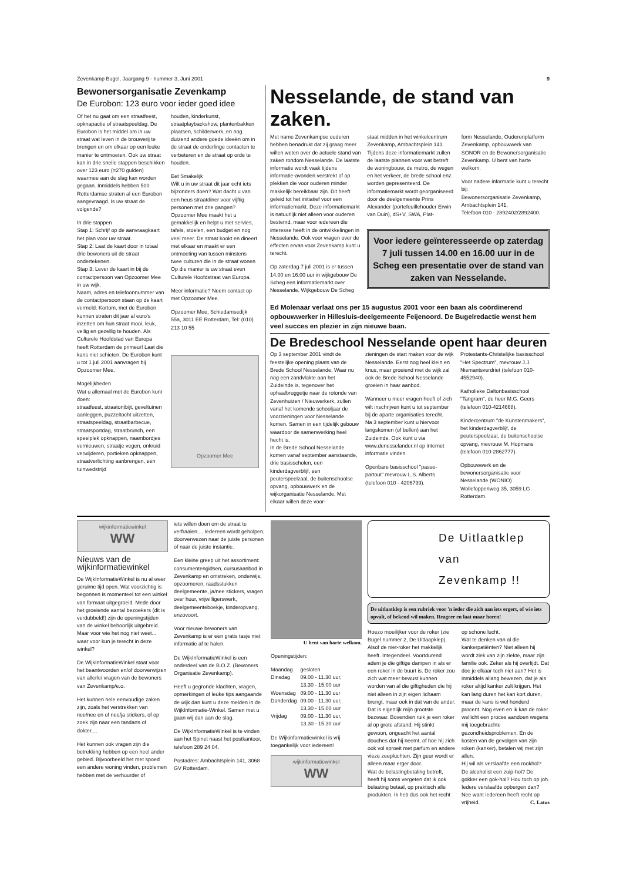Zevenkamp Bugel, Jaargang 9 - nummer 3, Juni 2001 9
Bewonersorganisatie Zevenkamp
De Eurobon: 123 euro voor ieder goed idee
Of het nu gaat om een straatfeest, opknapactie of straatspeeldag. De Eurobon is het middel om in uw straat wat leven in de brouwerij te brengen en om elkaar op een leuke manier te ontmoeten. Ook uw straat kan in drie snelle stappen beschikken over 123 euro (=270 gulden) waarmee aan de slag kan worden gegaan. Inmiddels hebben 500 Rotterdamse straten al een Eurobon aangevraagd. Is uw straat de volgende?
In drie stappen
Stap 1: Schrijf op de aanvraagkaart het plan voor uw straat.
Stap 2: Laat de kaart door in totaal drie bewoners uit de straat ondertekenen.
Stap 3: Lever de kaart in bij de contactpersoon van Opzoomer Mee in uw wijk.
Naam, adres en telefoonnummer van de contactpersoon staan op de kaart vermeld. Kortom, met de Eurobon kunnen straten dit jaar al euro's inzetten om hun straat mooi, leuk, veilig en gezellig te houden. Als Culturele Hoofdstad van Europa heeft Rotterdam de primeur! Laat die kans niet schieten. De Eurobon kunt u tot 1 juli 2001 aanvragen bij Opzoomer Mee.
Mogelijkheden
Wat u allemaal met de Eurobon kunt doen:
straatfeest, straatontbijt, geveltuinen aanleggen, puzzeltocht uitzetten, straatspeeldag, straatbarbecue, straatsportdag, straatbrunch, een speelplek opknappen, naambordjes vernieuwen, straatje vegen, onkruid verwijderen, portieken opknappen, straatverlichting aanbrengen, een tuinwedstrijd
houden, kinderkunst, straatplaybackshow, plantenbakken plaatsen, schilderwerk, en nog duizend andere goede ideeën om in de straat de onderlinge contacten te verbeteren en de straat op orde te houden.
Eet Smakelijk
Wilt u in uw straat dit jaar echt iets bijzonders doen? Wat dacht u van een heus straatdiner voor vijftig personen met drie gangen? Opzoomer Mee maakt het u gemakkelijk en helpt u met servies, tafels, stoelen, een budget en nog veel meer. De straat kookt en dineert met elkaar en maakt er een ontmoeting van tussen minstens twee culturen die in de straat wonen Op die manier is uw straat even Culturele Hoofdstraat van Europa.
Meer informatie? Neem contact op met Opzoomer Mee.
Opzoomer Mee, Schiedamsedijk 55a, 3011 EE Rotterdam, Tel: (010) 213 10 55
Opzoomer Mee
Nesselande, de stand van zaken.
Met name Zevenkampse ouderen hebben benadrukt dat zij graag meer willen weten over de actuele stand van zaken rondom Nesselande. De laatste informatie wordt vaak tijdens informatie-avonden verstrekt of op plekken die voor ouderen minder makkelijk bereikbaar zijn. Dit heeft geleid tot het initiatief voor een informatiemarkt. Deze informatiemarkt is natuurlijk niet alleen voor ouderen bestemd, maar voor iedereen die interesse heeft in de ontwikkelingen in Nesselande. Ook voor vragen over de effecten ervan voor Zevenkamp kunt u terecht.
Op zaterdag 7 juli 2001 is er tussen 14.00 en 16.00 uur in wijkgebouw De Scheg een informatiemarkt over Nesselande. Wijkgebouw De Scheg
staat midden in het winkelcentrum Zevenkamp, Ambachtsplein 141. Tijdens deze informatiemarkt zullen de laatste plannen voor wat betreft de woningbouw, de metro, de wegen en het verkeer, de brede school enz. worden gepresenteerd. De informatiemarkt wordt georganiseerd door de deelgemeente Prins Alexander (portefeuillehouder Erwin van Duin), dS+V, SWA, Plat-
form Nesselande, Ouderenplatform Zevenkamp, opbouwwerk van SONOR en de Bewonersorganisatie Zevenkamp. U bent van harte welkom.
Voor nadere informatie kunt u terecht bij:
Bewonersorganisatie Zevenkamp, Ambachtsplein 141,
Telefoon 010 - 2892402/2892400.
Voor iedere geïnteresseerde op zaterdag 7 juli tussen 14.00 en 16.00 uur in de Scheg een presentatie over de stand van zaken van Nesselande.
Ed Molenaar verlaat ons per 15 augustus 2001 voor een baan als coördinerend opbouwwerker in Hillesluis-deelgemeente Feijenoord. De Bugelredactie wenst hem veel succes en plezier in zijn nieuwe baan.
De Bredeschool Nesselande opent haar deuren
Op 3 september 2001 vindt de feestelijke opening plaats van de Brede School Nesselande. Waar nu nog een zandvlakte aan het Zuideinde is, tegenover het ophaalbruggetje naar de rotonde van Zevenhuizen / Nieuwerkerk, zullen vanaf het komende schooljaar de voorzieningen voor Nesselande komen. Samen in een tijdelijk gebouw waardoor de samenwerking heel hecht is.
In de Brede School Nesselande komen vanaf september aanstaande, drie basisscholen, een kinderdagverblijf, een peuterspeelzaal, de buitenschoolse opvang, opbouwwerk en de wijkorganisatie Nesselande. Met elkaar willen deze voor-
zieningen de start maken voor de wijk Nesselande. Eerst nog heel klein en knus, maar groeiend met de wijk zal ook de Brede School Nesselande groeien in haar aanbod.
Wanneer u meer vragen heeft of zich wilt inschrijven kunt u tot september bij de aparte organisaties terecht.
Na 3 september kunt u hiervoor langskomen (of bellen) aan het Zuideinde. Ook kunt u via www.denesselander.nl op internet informatie vinden.
Openbare basisschool "passe-partout" mevrouw L.S. Alberts (telefoon 010 - 4206799).
Protestants-Christelijke basisschool "Het Spectrum", mevrouw J.J. Niemantsverdriet (telefoon 010-4552940).
Katholieke Daltonbasisschool "Tangram", de heer M.G. Geers (telefoon 010-4214668).
Kindercentrum "de Kunstenmakers", het kinderdagverblijf, de peuterspeelzaal, de buitenschoolse opvang, mevrouw M. Hopmans (telefoon 010-2862777).
Opbouwwerk en de bewonersorganisatie voor Nesselande (WONIO) Wollefoppenweg 35, 3059 LG Rotterdam.
wijkinformatiewinkel
WW
Nieuws van de wijkinformatiewinkel
De WijkInformatieWinkel is nu al weer geruime tijd open. Wat voorzichtig is begonnen is momenteel tot een winkel van formaat uitgegroeid. Mede door het groeiende aantal bezoekers (dit is verdubbeld!) zijn de openingstijden van de winkel behoorlijk uitgebreid.
Maar voor wie het nog niet weet... waar voor kun je terecht in deze winkel?
De WijkInformatieWinkel staat voor het beantwoorden en/of doorverwijzen van allerlei vragen van de bewoners van Zevenkamp/e.o.
Het kunnen hele eenvoudige zaken zijn, zoals het verstrekken van nee/nee en of nee/ja stickers, of op zoek zijn naar een tandarts of dokter....
Het kunnen ook vragen zijn die betrekking hebben op een heel ander gebied. Bijvoorbeeld het met spoed een andere woning vinden, problemen hebben met de verhuurder of
iets willen doen om de straat te verfraaien.... Iedereen wordt geholpen, doorverwezen naar de juiste personen of naar de juiste instantie.
Een kleine greep uit het assortiment: consumentengidsen, cursusaanbod in Zevenkamp en omstreken, onderwijs, opzoomeren, raadsstukken deelgemeente, ja/nee stickers, vragen over huur, vrijwilligerswerk, deelgemeenteboekje, kinderopvang, enzovoort.
Voor nieuwe bewoners van Zevenkamp is er een gratis tasje met informatie af te halen.
De WijkInformatieWinkel is een onderdeel van de B.O.Z. (Bewoners Organisatie Zevenkamp).
Heeft u gegronde klachten, vragen, opmerkingen of leuke tips aangaande de wijk dan kunt u deze melden in de WijkInformatie-Winkel. Samen met u gaan wij dan aan de slag.
De WijkInformatieWinkel is te vinden aan het Spinet naast het postkantoor, telefoon 289 24 04.
Postadres: Ambachtsplein 141, 3068 GV Rotterdam.
U bent van harte welkom.
Openingstijden:
| Maandag | gesloten |
| Dinsdag | 09.00 - 11.30 uur, 13.30 - 15.00 uur |
| Woensdag | 09.00 - 11.30 uur |
| Donderdag | 09.00 - 11.30 uur, 13.30 - 15.00 uur |
| Vrijdag | 09.00 - 11.30 uur, 13.30 - 15.30 uur |
De Wijkinformatiewinkel is vrij toegankelijk voor iedereen!
wijkinformatiewinkel
WW
De Uitlaatklep
van
Zevenkamp !!
De uitlaatklep is een rubriek voor 'n ieder die zich aan iets ergert, of wie iets opvalt, of bekend wil maken. Reageer en laat maar horen!
Hoezo moeilijker voor de roker (zie Bugel nummer 2, De Uitlaapklep). Alsof de niet-roker het makkelijk heeft. Integendeel. Voortdurend adem je die giftige dampen in als er een roker in de buurt is. De roker zou zich wat meer bewust kunnen worden van al die giftigheden die hij niet alleen in zijn eigen lichaam brengt, maar ook in dat van de ander. Dat is eigenlijk mijn grootste bezwaar. Bovendien ruik je een roker al op grote afstand. Hij stinkt gewoon, ongeacht het aantal douches dat hij neemt, of hoe hij zich ook vol sproeit met parfum en andere vieze zeepluchten. Zijn geur wordt er alleen maar erger door.
Wat de belastingbetaling betreft, heeft hij soms vergeten dat ik ook belasting betaal, op praktisch alle produkten. Ik heb dus ook het recht
op schone lucht.
Wat te denken van al die kankerpatiënten? Niet alleen hij wordt ziek van zijn ziekte, maar zijn familie ook. Zeker als hij overlijdt. Dat doe je elkaar toch niet aan? Het is inmiddels allang bewezen, dat je als roker altijd kanker zult krijgen. Het kan lang duren het kan kort duren, maar de kans is wel honderd procent. Nog even en ik kan de roker wellicht een proces aandoen wegens mij toegebrachte gezondheidsproblemen. En de kosten van de gevolgen van zijn roken (kanker), betalen wij met zijn allen.
Hij wil als verslaafde een rookhol? De alcoholist een zuip-hol? De gokker een gok-hol? Hou toch op joh. Iedere verslaafde opbergen dan? Nee want iedereen heeft recht op vrijheid. C. Latus